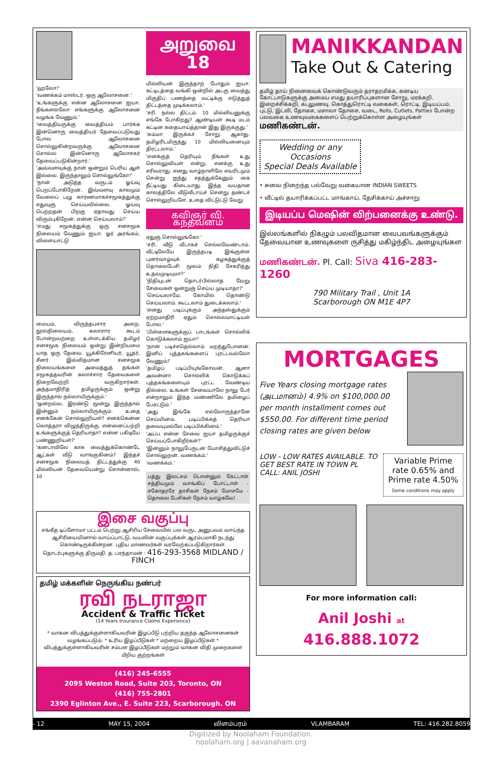'ஹலோ!'
'வணக்கம் மாஸ்டர். ஒரு ஆலோசனை.'
'உங்களுக்கு என்ன ஆலோசனை ஐயா. நீங்களல்லோ எங்களுக்கு ஆலோசனை வழங்க வேணும்.'
'வைத்தியருக்கு வைத்தியம் பார்க்க இன்னொரு வைத்தியர் தேவைப்படுவது போல ஆலோசனை சொல்லுகின்றவருக்கு ஆலோசனை சொல்ல இன்னொரு ஆலோசகர் தேவைப்படுகின்றார்.'
'அவ்வளவுக்கு நான் ஒன்றும் பெரிய ஆள் இல்லை. இருந்தாலும் சொல்லுங்கோ!'
'நான் அடுத்த வருடம் ஓய்வு பெறப்போகிறேன். இவ்வளவு காலமும் வேலைப் பழு காரணமாகச்சமூகத்துக்கு எதுவுஞ் செய்யவில்லை. ஓய்வு பெற்றதன் பிறகு ஏதாவது செய்ய விரும்புகிறேன். என்ன செய்யலாம்?'
'எமது சமூகத்துக்கு ஒரு சனசமூக நிலையம் வேணும் ஐயா. ஓர் அரங்கம், விளையாட்டு
மையம், விருந்தபசார அறை, நூல்நிலையம், கலாசார கூடம் போன்றவற்றை உள்ளடக்கிய தமிழர் சனசமூக நிலையம் ஒன்று இன்றியமை யாத ஒரு தேவை. யூக்கிரேனியர், யூதர், சீனர் இவ்விதமான சனசமூக நிலையங்களை அமைத்துத் தங்கள் சமூகத்தவரின் கலாச்சார தேவைகளை நிறைவேற்றி வருகிறார்கள். அந்தமாதிரித் தமிழருக்கும் ஒன்று இருந்தால் நல்லாயிருக்கும்.'
'ஒன்றல்ல, இரண்டு மூன்று இருந்தால் இன்னும் நல்லாயிருக்கும். உதை எனக்கேன் சொல்லுறியள்? எனக்கென்ன லொத்தரா விழுந்திருக்கு. என்னைப்பற்றி உங்களுக்குத் தெரியாதா? என்ன பகிடியே பண்ணுறியள்?'
'கனடாவிலே காசு வைத்துக்கொண்டே ஆட்கள் வீடு வாங்குகினம்? இந்தச் சனசமூக நிலையத் திட்டத்துக்கு 40 மில்லியன் தேவையென்று சொன்னால், 10
அறுவை 18
மில்லியன் இருந்தாற் போதும் ஐயா. கட்டிடத்தை வங்கி ஒன்றில் அடகு வைத்து மிகுதிப் பணத்தை வட்டிக்கு எடுத்துத் திட்டத்தை முடிக்கலாம்.'
'சரி. நல்ல திட்டம். 10 மில்லியனுக்கு எங்கே போகிறது? ஆண்டியள் கூடி மடம் கட்டின கதையாய்த்தான் இது இருக்குது.'
'சும்மா இருக்கச் சோறு ஆகாது. தமிழரிடமிருந்து 10 மில்லியனையும் திரட்டலாம்.'
'எனக்குத் தெரியும் நீங்கள் உது சொல்லுவியள் என்று. எனக்கு உது சரிவராது. எனது வாழ்நாளிலே எவரிடமும் சென்று ஐந்து சதத்துக்கேனும் கை நீட்டியது கிடையாது. இந்த வயதான காலத்திலே வீடுவீடாய்ச் சென்று தண்டச் சொல்லுறியளே. உதை விட்டுட்டு வேறு
கவிஞர் வி. கந்தவனம்
ஏதுஞ் சொல்லுங்கோ.'
'சரி, வீடு வீடாகச் செல்லவேண்டாம். வீட்டிலேயே இருந்தபடி இங்குள்ள புனர்வாழ்வுக் கழகத்துக்குத் தொலைபேசி மூலம் நிதி சேகரித்து உதவமுடியுமா?'
'நிதியுடன் தொடர்பில்லாத வேறு சேவைகள் ஒன்றுஞ் செய்ய முடியாதா?'
'செய்யலாமே. கோயில் தொண்டு செய்யலாம். கூட்டலாம் துடைக்கலாம்.'
'எனது படிப்புக்கும் அந்தஸ்துக்கும் ஏற்றமாதிரி ஏதும் சொல்லமாட்டியள் போல.'
'பிள்ளைகளுக்குப் பாடங்கள் சொல்லிக் கொடுக்கலாம் ஐயா!'
'நான் படிச்சதெல்லாம் மறந்துபோனன். இனிப் புத்தகங்களைப் புரட்டவல்லோ வேணும்!'
'தமிழ்ப் படிப்பியுங்கோவன். ஆனா அவன்னா சொல்லிக் கொடுக்கப் புத்தகங்களையும் புரட்ட வேண்டிய தில்லை. உங்கள் சேவையாலே நாலு பேர் என்றாலும் இந்த மண்ணிலே தமிழைப் பேசட்டும்.'
'அது இங்கே எல்லோருந்தானே செய்யினம். படிப்பிக்கத் தெரியா தவையுமல்லே படிப்பிக்கினம்.'
'அப்ப என்ன சேவை ஐயா தமிழருக்குச் செய்யப்போகிறீர்கள்?'
'இன்னும் நாலுபேருடன் யோசித்துவிட்டுச் சொல்லுறன். வணக்கம்.'
'வணக்கம்.'
பத்து இலட்சம் பொன்னும் கேட்டாள் சத்தியமும் வாங்கிப் போட்டாள் - சகோதரரே தாசிகள் நேசம் மோசமே - தொலை பேசிகள் நேசம் வாழ்கவே!
இசை வகுப்பு
சங்கீத டிப்ளோமா பட்டம் பெற்று ஆசிரிய சேவையில் பல வருட அனுபவம் வாய்ந்த ஆசிரியையினால் வாய்ப்பாட்டு, வயலின் வகுப்புக்கள் ஆரம்பமாகி நடந்து கொண்டிருக்கின்றன. புதிய மாணவர்கள் வரவேற்கப்படுகிறார்கள். தொடர்புகளுக்கு திருமதி. த. பரந்தாமன் : 416-293-3568 MIDLAND / FINCH
தமிழ் மக்களின் நெருங்கிய நண்பர்
ரவி நடராஜா
Accident & Traffic Ticket
(14 Years Insurance Claims Experience)
* வாகன விபத்துக்குள்ளாகியவரின் இழப்பீடு பற்றிய தகுந்த ஆலோசனைகள் வழங்கப்படும். * உரிய இழப்பீடுகள் * மற்றைய இழப்பீடுகள் * விபத்துக்குள்ளாகியவரின் சம்பள இழப்பீடுகள் மற்றும் வாகன விதி முறைகளை மீறிய குற்றங்கள்
(416) 245-6555
2095 Weston Road, Suite 203, Toronto, ON
(416) 755-2801
2390 Eglinton Ave., E. Suite 223, Scarborough. ON
MANIKKANDAN
Take Out & Catering
தமிழ் தாய் நினைவைக் கொண்டுவரும் தராதரமிக்க, கனடிய கோட்பாடுகளுக்கு அமைய எமது தயாரிப்புகளான சோறு, மரக்கறி, இறைச்சிக்கறி, கடலுணவு, கொத்துரொட்டி வகைகள், ரொட்டி, இடியப்பம், புட்டு, இட்லி, தோசை, மசாலா தோசை, வடை, Rolls, Cutlets, Patties போன்ற பலவகை உணவுவகைகளைப் பெற்றுக்கொள்ள அழையுங்கள் மணிகண்டன்.
Wedding or any Occasions
Special Deals Available
• சுவை நிறைந்த பல்வேறு வகையான INDIAN SWEETS
• வீட்டில் தயாரிக்கப்பட்ட மாங்காய், தேசிக்காய் அச்சாறு
இடியப்ப மெஷின் விற்பனைக்கு உண்டு.
இல்லங்களில் நிகழும் பலவிதமான வைபவங்களுக்கும் தேவையான உணவுகளை ருசித்து மகிழ்ந்திட அழையுங்கள
மணிகண்டன். Pl. Call: Siva 416-283-1260
790 Military Trail , Unit 1A
Scarborough ON M1E 4P7
MORTGAGES
Five Years closing mortgage rates (அடமானம்) 4.9% on $100,000.00 per month installment comes out $550.00. For different time period closing rates are given below
LOW - LOW RATES AVAILABLE. TO GET BEST RATE IN TOWN PL CALL: ANIL JOSHI
Variable Prime rate 0.65% and Prime rate 4.50%
Some conditions may apply
For more information call:
Anil Joshi at
416.888.1072
- 12 MAY 15, 2004 விளம்பரம் VLAMBARAM TEL: 416.282.8059
Digitized by Noolaham Foundation.
noolaham.org | aavanaham.org